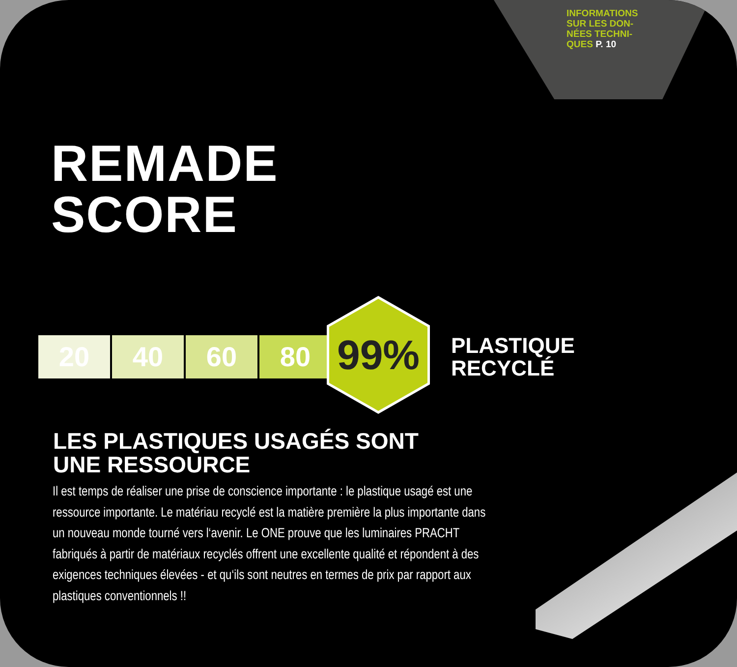INFORMATIONS
SUR LES DON-
NÉES TECHNI-
QUES P. 10
REMADE
SCORE
20 40 60 80
99%
PLASTIQUE
RECYCLÉ
LES PLASTIQUES USAGÉS SONT
UNE RESSOURCE
Il est temps de réaliser une prise de conscience importante : le plastique usagé est une ressource importante. Le matériau recyclé est la matière première la plus importante dans un nouveau monde tourné vers l‘avenir. Le ONE prouve que les luminaires PRACHT fabriqués à partir de matériaux recyclés offrent une excellente qualité et répondent à des exigences techniques élevées - et qu‘ils sont neutres en termes de prix par rapport aux plastiques conventionnels !!